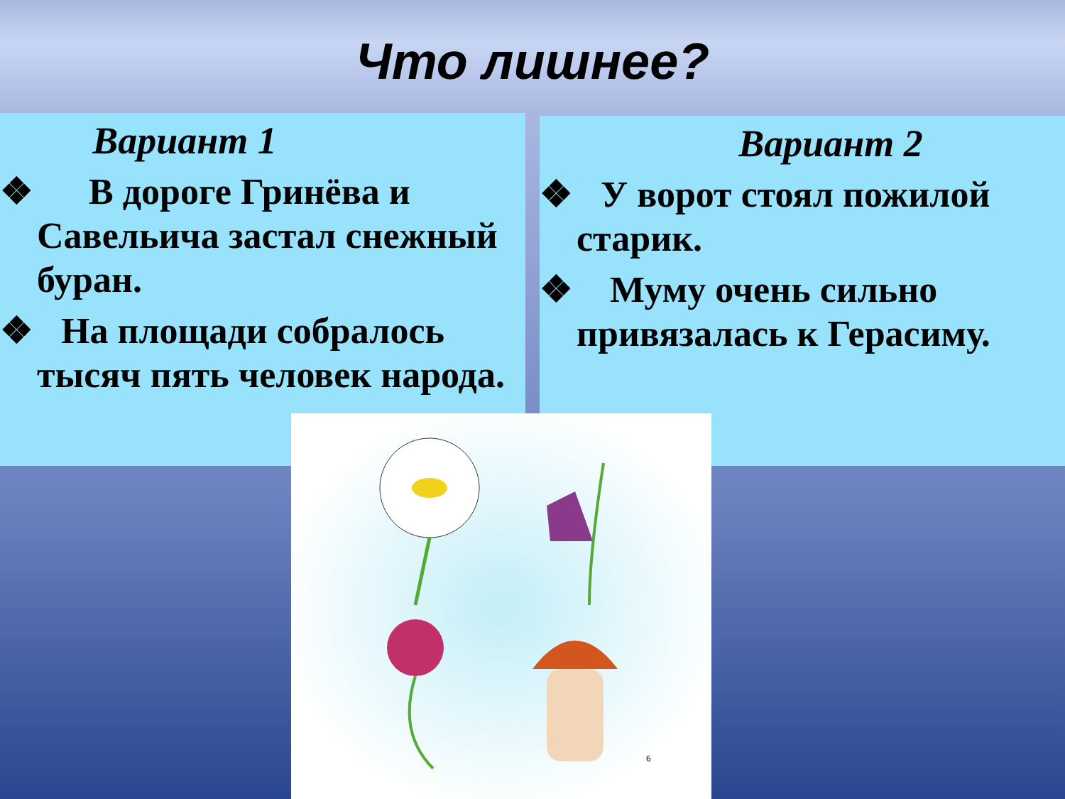Что лишнее?
Вариант 1
❖ В дороге Гринёва и Савельича застал снежный буран.
❖ На площади собралось тысяч пять человек народа.
Вариант 2
❖ У ворот стоял пожилой старик.
❖ Муму очень сильно привязалась к Герасиму.
6